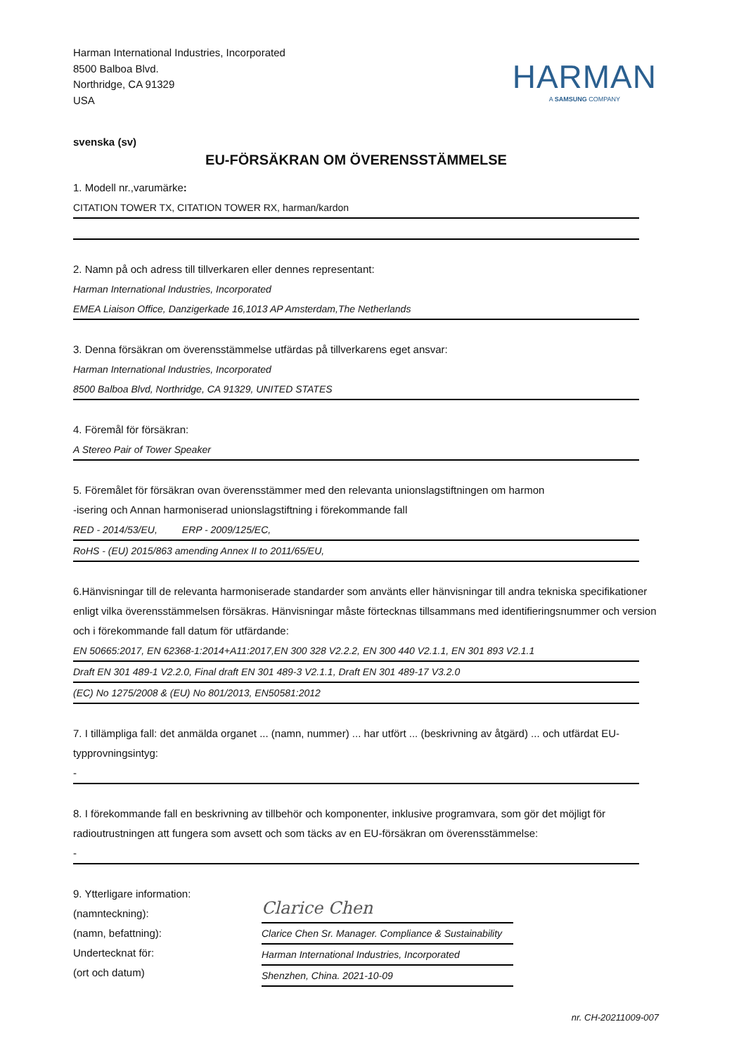Harman International Industries, Incorporated
8500 Balboa Blvd.
Northridge, CA 91329
USA
HARMAN
A SAMSUNG COMPANY
svenska (sv)
EU-FÖRSÄKRAN OM ÖVERENSSTÄMMELSE
1. Modell nr.,varumärke:
CITATION TOWER TX, CITATION TOWER RX, harman/kardon
2. Namn på och adress till tillverkaren eller dennes representant:
Harman International Industries, Incorporated
EMEA Liaison Office, Danzigerkade 16,1013 AP Amsterdam,The Netherlands
3. Denna försäkran om överensstämmelse utfärdas på tillverkarens eget ansvar:
Harman International Industries, Incorporated
8500 Balboa Blvd, Northridge, CA 91329, UNITED STATES
4. Föremål för försäkran:
A Stereo Pair of Tower Speaker
5. Föremålet för försäkran ovan överensstämmer med den relevanta unionslagstiftningen om harmon
-isering och Annan harmoniserad unionslagstiftning i förekommande fall
RED - 2014/53/EU, ERP - 2009/125/EC,
RoHS - (EU) 2015/863 amending Annex II to 2011/65/EU,
6.Hänvisningar till de relevanta harmoniserade standarder som använts eller hänvisningar till andra tekniska specifikationer enligt vilka överensstämmelsen försäkras. Hänvisningar måste förtecknas tillsammans med identifieringsnummer och version och i förekommande fall datum för utfärdande:
EN 50665:2017, EN 62368-1:2014+A11:2017,EN 300 328 V2.2.2, EN 300 440 V2.1.1, EN 301 893 V2.1.1
Draft EN 301 489-1 V2.2.0, Final draft EN 301 489-3 V2.1.1, Draft EN 301 489-17 V3.2.0
(EC) No 1275/2008 & (EU) No 801/2013, EN50581:2012
7. I tillämpliga fall: det anmälda organet ... (namn, nummer) ... har utfört ... (beskrivning av åtgärd) ... och utfärdat EU- typprovningsintyg:
-
8. I förekommande fall en beskrivning av tillbehör och komponenter, inklusive programvara, som gör det möjligt för radioutrustningen att fungera som avsett och som täcks av en EU-försäkran om överensstämmelse:
-
9. Ytterligare information:
(namnteckning):
(namn, befattning):
Undertecknat för:
(ort och datum)
Clarice Chen
Clarice Chen Sr. Manager. Compliance & Sustainability
Harman International Industries, Incorporated
Shenzhen, China. 2021-10-09
nr. CH-20211009-007